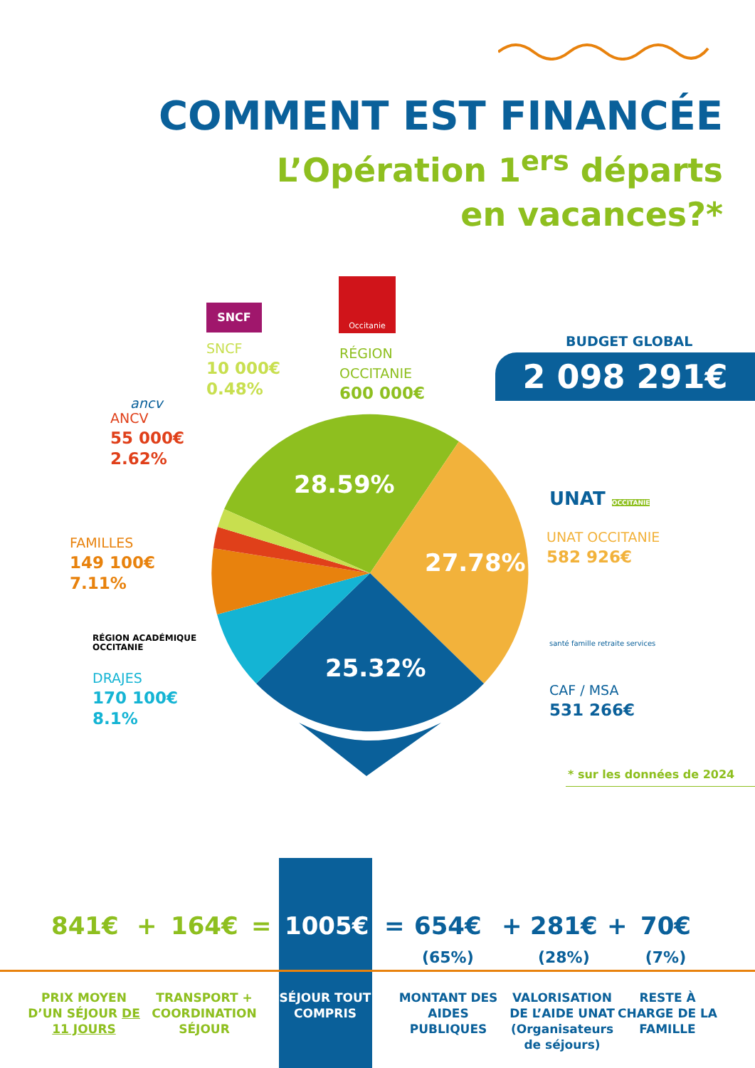COMMENT EST FINANCÉE
L’Opération 1<sup>ers</sup> départs
en vacances?*
28.59%
27.78%
25.32%
Occitanie
SNCF
SNCF
10 000€
0.48%
RÉGION
OCCITANIE
600 000€
ancv
ANCV
55 000€
2.62%
FAMILLES
149 100€
7.11%
RÉGION ACADÉMIQUE
OCCITANIE
DRAJES
170 100€
8.1%
BUDGET GLOBAL
2 098 291€
UNAT OCCITANIE
UNAT OCCITANIE
582 926€
santé famille retraite services
CAF / MSA
531 266€
* sur les données de 2024
841€ + 164€ = 1005€ =
654€
(65%)
+
281€
(28%)
+
70€
(7%)
PRIX MOYEN D’UN SÉJOUR DE 11 JOURS
TRANSPORT + COORDINATION SÉJOUR
SÉJOUR TOUT COMPRIS
MONTANT DES AIDES PUBLIQUES
VALORISATION DE L’AIDE UNAT (Organisateurs de séjours)
RESTE À CHARGE DE LA FAMILLE